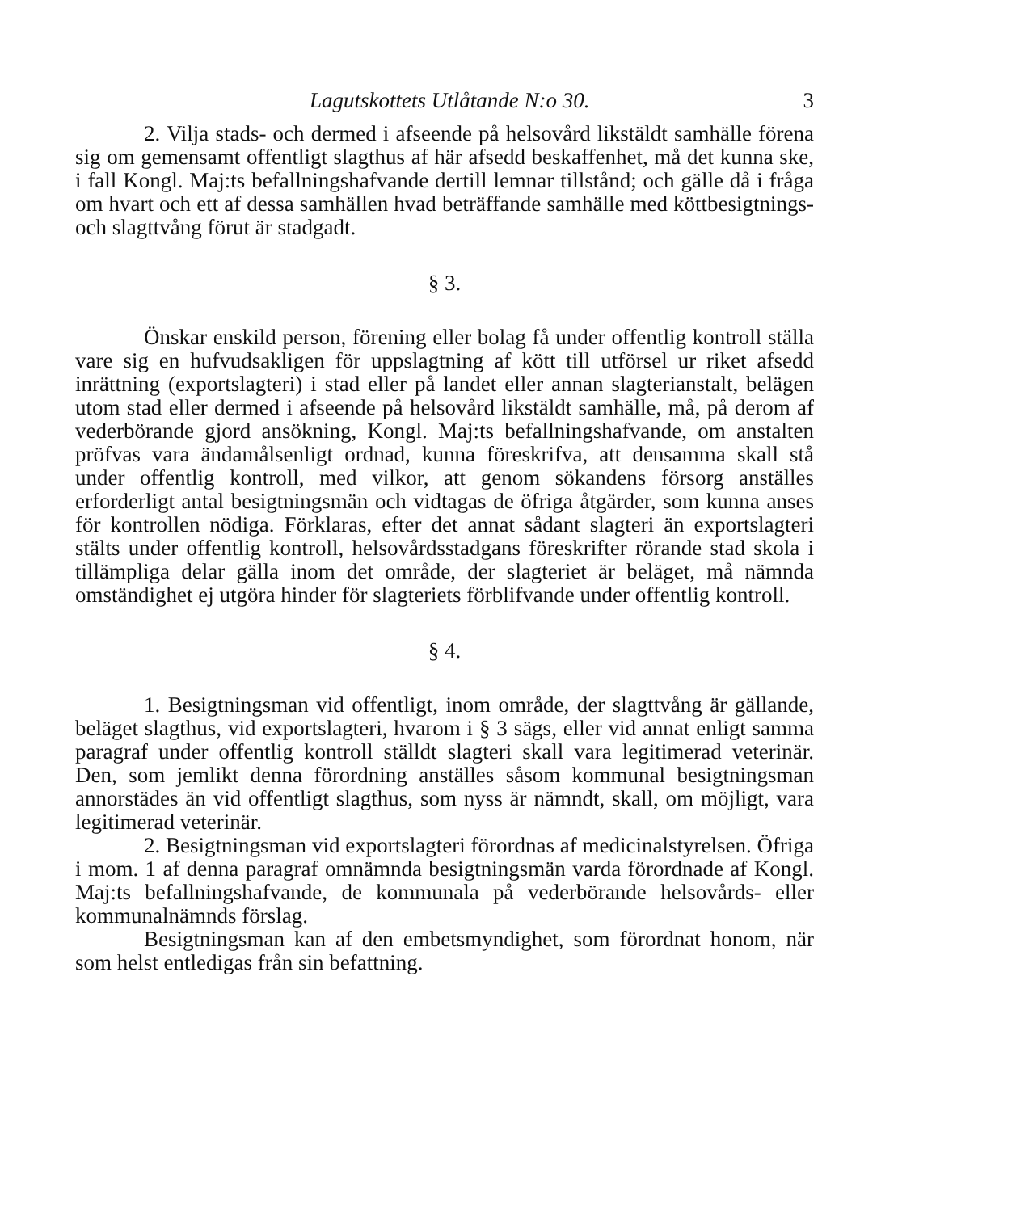Lagutskottets Utlåtande N:o 30. 3
2. Vilja stads- och dermed i afseende på helsovård likstäldt samhälle förena sig om gemensamt offentligt slagthus af här afsedd beskaffenhet, må det kunna ske, i fall Kongl. Maj:ts befallningshafvande dertill lemnar tillstånd; och gälle då i fråga om hvart och ett af dessa samhällen hvad beträffande samhälle med köttbesigtnings- och slagttvång förut är stadgadt.
§ 3.
Önskar enskild person, förening eller bolag få under offentlig kontroll ställa vare sig en hufvudsakligen för uppslagtning af kött till utförsel ur riket afsedd inrättning (exportslagteri) i stad eller på landet eller annan slagterianstalt, belägen utom stad eller dermed i afseende på helsovård likstäldt samhälle, må, på derom af vederbörande gjord ansökning, Kongl. Maj:ts befallningshafvande, om anstalten pröfvas vara ändamålsenligt ordnad, kunna föreskrifva, att densamma skall stå under offentlig kontroll, med vilkor, att genom sökandens försorg anställes erforderligt antal besigtningsmän och vidtagas de öfriga åtgärder, som kunna anses för kontrollen nödiga. Förklaras, efter det annat sådant slagteri än exportslagteri stälts under offentlig kontroll, helsovårdsstadgans föreskrifter rörande stad skola i tillämpliga delar gälla inom det område, der slagteriet är beläget, må nämnda omständighet ej utgöra hinder för slagteriets förblifvande under offentlig kontroll.
§ 4.
1. Besigtningsman vid offentligt, inom område, der slagttvång är gällande, beläget slagthus, vid exportslagteri, hvarom i § 3 sägs, eller vid annat enligt samma paragraf under offentlig kontroll ställdt slagteri skall vara legitimerad veterinär. Den, som jemlikt denna förordning anställes såsom kommunal besigtningsman annorstädes än vid offentligt slagthus, som nyss är nämndt, skall, om möjligt, vara legitimerad veterinär.
2. Besigtningsman vid exportslagteri förordnas af medicinalstyrelsen. Öfriga i mom. 1 af denna paragraf omnämnda besigtningsmän varda förordnade af Kongl. Maj:ts befallningshafvande, de kommunala på vederbörande helsovårds- eller kommunalnämnds förslag.
Besigtningsman kan af den embetsmyndighet, som förordnat honom, när som helst entledigas från sin befattning.